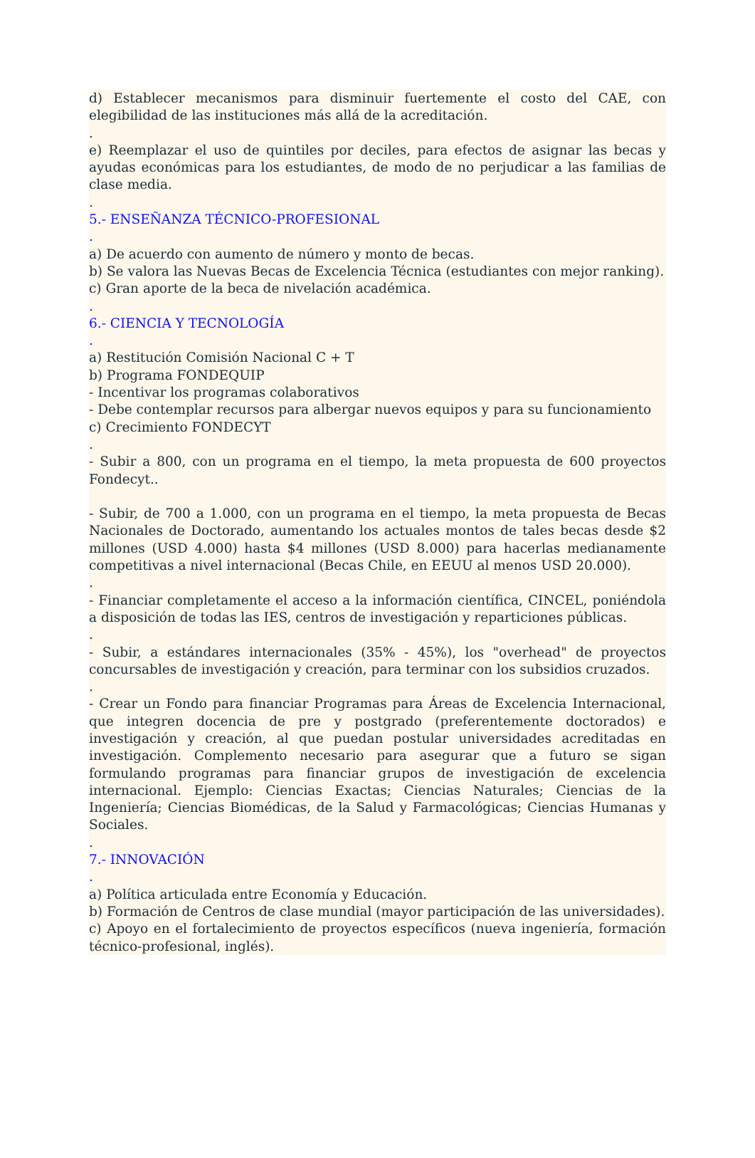d) Establecer mecanismos para disminuir fuertemente el costo del CAE, con elegibilidad de las instituciones más allá de la acreditación.
.
e) Reemplazar el uso de quintiles por deciles, para efectos de asignar las becas y ayudas económicas para los estudiantes, de modo de no perjudicar a las familias de clase media.
.
5.- ENSEÑANZA TÉCNICO-PROFESIONAL
.
a) De acuerdo con aumento de número y monto de becas.
b) Se valora las Nuevas Becas de Excelencia Técnica (estudiantes con mejor ranking).
c) Gran aporte de la beca de nivelación académica.
.
6.- CIENCIA Y TECNOLOGÍA
.
a) Restitución Comisión Nacional C + T
b) Programa FONDEQUIP
- Incentivar los programas colaborativos
- Debe contemplar recursos para albergar nuevos equipos y para su funcionamiento
c) Crecimiento FONDECYT
.
- Subir a 800, con un programa en el tiempo, la meta propuesta de 600 proyectos Fondecyt..
- Subir, de 700 a 1.000, con un programa en el tiempo, la meta propuesta de Becas Nacionales de Doctorado, aumentando los actuales montos de tales becas desde $2 millones (USD 4.000) hasta $4 millones (USD 8.000) para hacerlas medianamente competitivas a nivel internacional (Becas Chile, en EEUU al menos USD 20.000).
.
- Financiar completamente el acceso a la información científica, CINCEL, poniéndola a disposición de todas las IES, centros de investigación y reparticiones públicas.
.
- Subir, a estándares internacionales (35% - 45%), los "overhead" de proyectos concursables de investigación y creación, para terminar con los subsidios cruzados.
.
- Crear un Fondo para financiar Programas para Áreas de Excelencia Internacional, que integren docencia de pre y postgrado (preferentemente doctorados) e investigación y creación, al que puedan postular universidades acreditadas en investigación. Complemento necesario para asegurar que a futuro se sigan formulando programas para financiar grupos de investigación de excelencia internacional. Ejemplo: Ciencias Exactas; Ciencias Naturales; Ciencias de la Ingeniería; Ciencias Biomédicas, de la Salud y Farmacológicas; Ciencias Humanas y Sociales.
.
7.- INNOVACIÓN
.
a) Política articulada entre Economía y Educación.
b) Formación de Centros de clase mundial (mayor participación de las universidades).
c) Apoyo en el fortalecimiento de proyectos específicos (nueva ingeniería, formación técnico-profesional, inglés).